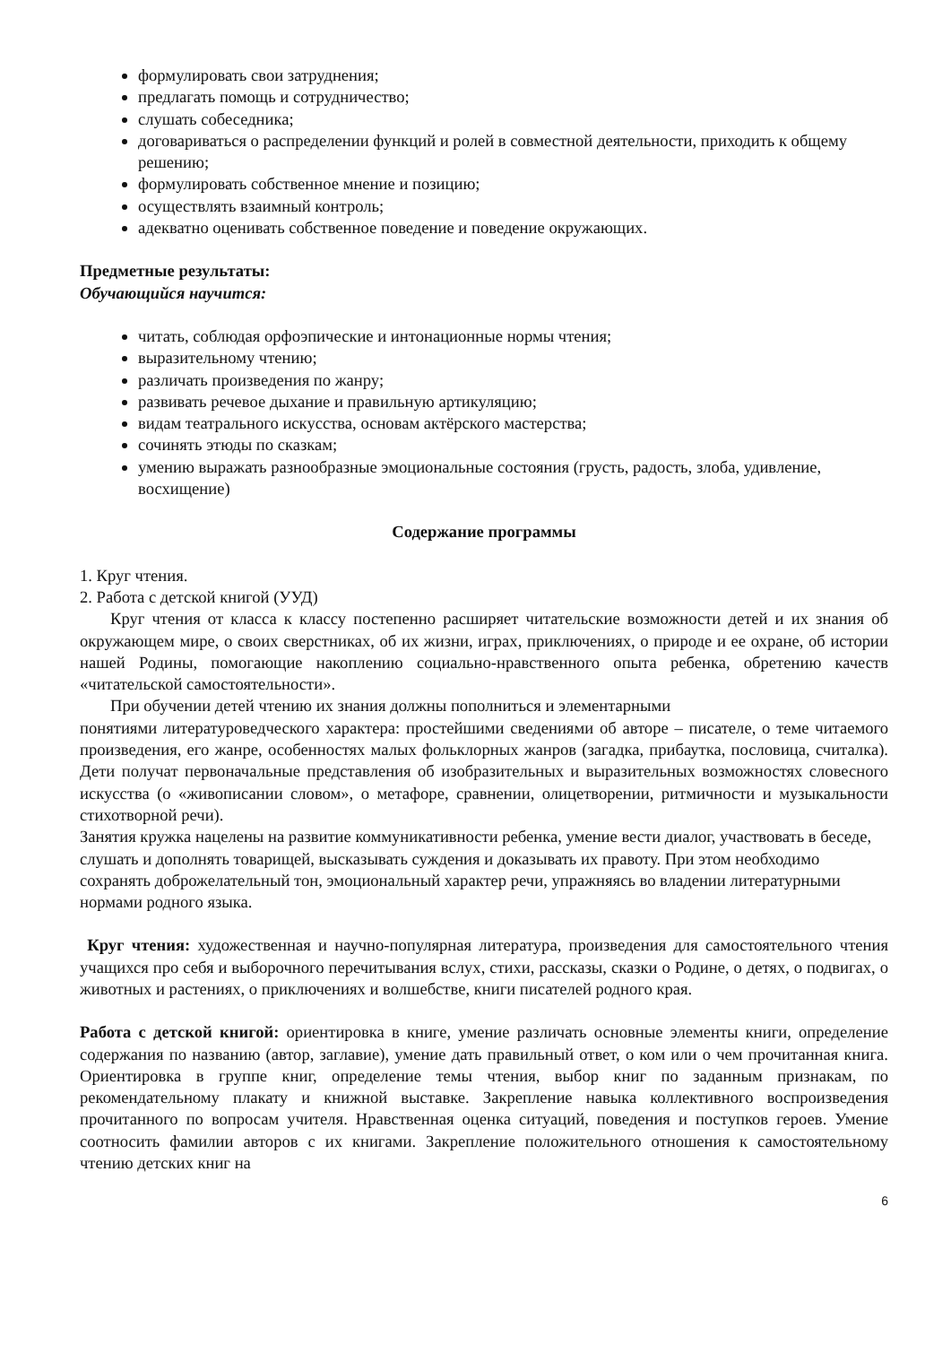формулировать свои затруднения;
предлагать помощь и сотрудничество;
слушать собеседника;
договариваться о распределении функций и ролей в совместной деятельности, приходить к общему решению;
формулировать собственное мнение и позицию;
осуществлять взаимный контроль;
адекватно оценивать собственное поведение и поведение окружающих.
Предметные результаты:
Обучающийся научится:
читать, соблюдая орфоэпические и интонационные нормы чтения;
выразительному чтению;
различать произведения по жанру;
развивать речевое дыхание и правильную артикуляцию;
видам театрального искусства, основам актёрского мастерства;
сочинять этюды по сказкам;
умению выражать разнообразные эмоциональные состояния (грусть, радость, злоба, удивление, восхищение)
Содержание программы
1. Круг чтения.
2. Работа с детской книгой (УУД)
Круг чтения от класса к классу постепенно расширяет читательские возможности детей и их знания об окружающем мире, о своих сверстниках, об их жизни, играх, приключениях, о природе и ее охране, об истории нашей Родины, помогающие накоплению социально-нравственного опыта ребенка, обретению качеств «читательской самостоятельности».
При обучении детей чтению их знания должны пополниться и элементарными
понятиями литературоведческого характера: простейшими сведениями об авторе – писателе, о теме читаемого произведения, его жанре, особенностях малых фольклорных жанров (загадка, прибаутка, пословица, считалка). Дети получат первоначальные представления об изобразительных и выразительных возможностях словесного искусства (о «живописании словом», о метафоре, сравнении, олицетворении, ритмичности и музыкальности стихотворной речи).
Занятия кружка нацелены на развитие коммуникативности ребенка, умение вести диалог, участвовать в беседе, слушать и дополнять товарищей, высказывать суждения и доказывать их правоту. При этом необходимо сохранять доброжелательный тон, эмоциональный характер речи, упражняясь во владении литературными нормами родного языка.
Круг чтения: художественная и научно-популярная литература, произведения для самостоятельного чтения учащихся про себя и выборочного перечитывания вслух, стихи, рассказы, сказки о Родине, о детях, о подвигах, о животных и растениях, о приключениях и волшебстве, книги писателей родного края.
Работа с детской книгой: ориентировка в книге, умение различать основные элементы книги, определение содержания по названию (автор, заглавие), умение дать правильный ответ, о ком или о чем прочитанная книга. Ориентировка в группе книг, определение темы чтения, выбор книг по заданным признакам, по рекомендательному плакату и книжной выставке. Закрепление навыка коллективного воспроизведения прочитанного по вопросам учителя. Нравственная оценка ситуаций, поведения и поступков героев. Умение соотносить фамилии авторов с их книгами. Закрепление положительного отношения к самостоятельному чтению детских книг на
6